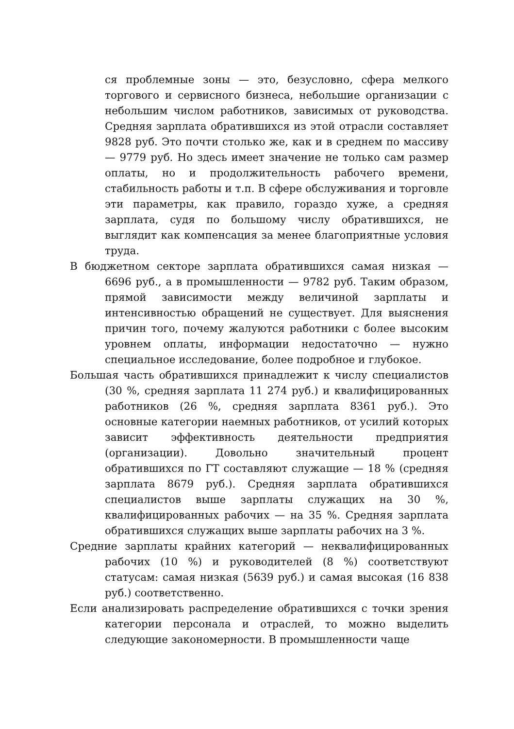ся проблемные зоны — это, безусловно, сфера мелкого торгового и сервисного бизнеса, небольшие организации с небольшим числом работников, зависимых от руководства. Средняя зарплата обратившихся из этой отрасли составляет 9828 руб. Это почти столько же, как и в среднем по массиву — 9779 руб. Но здесь имеет значение не только сам размер оплаты, но и продолжительность рабочего времени, стабильность работы и т.п. В сфере обслуживания и торговле эти параметры, как правило, гораздо хуже, а средняя зарплата, судя по большому числу обратившихся, не выглядит как компенсация за менее благоприятные условия труда.
В бюджетном секторе зарплата обратившихся самая низкая — 6696 руб., а в промышленности — 9782 руб. Таким образом, прямой зависимости между величиной зарплаты и интенсивностью обращений не существует. Для выяснения причин того, почему жалуются работники с более высоким уровнем оплаты, информации недостаточно — нужно специальное исследование, более подробное и глубокое.
Большая часть обратившихся принадлежит к числу специалистов (30 %, средняя зарплата 11 274 руб.) и квалифицированных работников (26 %, средняя зарплата 8361 руб.). Это основные категории наемных работников, от усилий которых зависит эффективность деятельности предприятия (организации). Довольно значительный процент обратившихся по ГТ составляют служащие — 18 % (средняя зарплата 8679 руб.). Средняя зарплата обратившихся специалистов выше зарплаты служащих на 30 %, квалифицированных рабочих — на 35 %. Средняя зарплата обратившихся служащих выше зарплаты рабочих на 3 %.
Средние зарплаты крайних категорий — неквалифицированных рабочих (10 %) и руководителей (8 %) соответствуют статусам: самая низкая (5639 руб.) и самая высокая (16 838 руб.) соответственно.
Если анализировать распределение обратившихся с точки зрения категории персонала и отраслей, то можно выделить следующие закономерности. В промышленности чаще